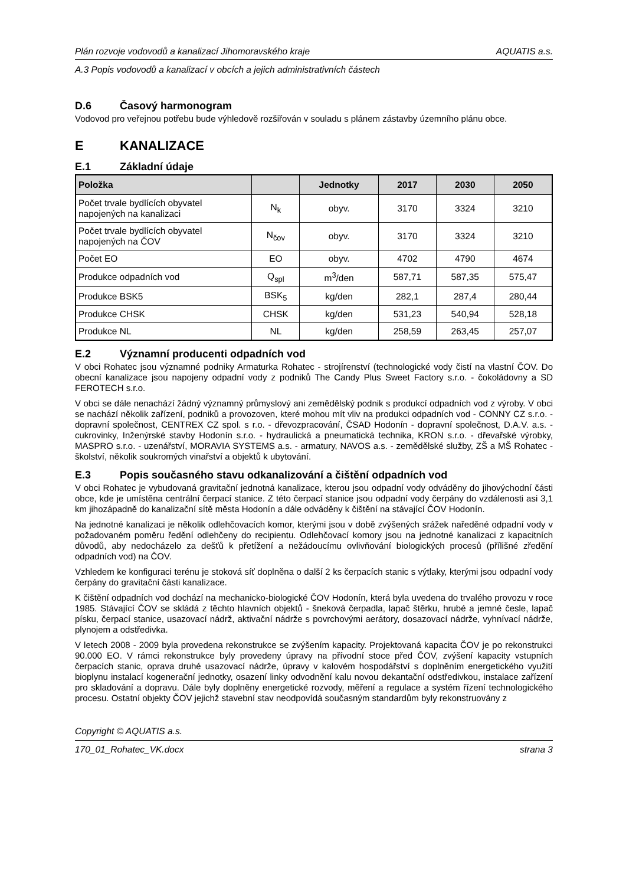Plán rozvoje vodovodů a kanalizací Jihomoravského kraje AQUATIS a.s.
A.3 Popis vodovodů a kanalizací v obcích a jejich administrativních částech
D.6 Časový harmonogram
Vodovod pro veřejnou potřebu bude výhledově rozšiřován v souladu s plánem zástavby územního plánu obce.
E KANALIZACE
E.1 Základní údaje
| Položka | | Jednotky | 2017 | 2030 | 2050 |
| --- | --- | --- | --- | --- | --- |
| Počet trvale bydlících obyvatel napojených na kanalizaci | N<sub>k</sub> | obyv. | 3170 | 3324 | 3210 |
| Počet trvale bydlících obyvatel napojených na ČOV | N<sub>čov</sub> | obyv. | 3170 | 3324 | 3210 |
| Počet EO | EO | obyv. | 4702 | 4790 | 4674 |
| Produkce odpadních vod | Q<sub>spl</sub> | m<sup>3</sup>/den | 587,71 | 587,35 | 575,47 |
| Produkce BSK5 | BSK<sub>5</sub> | kg/den | 282,1 | 287,4 | 280,44 |
| Produkce CHSK | CHSK | kg/den | 531,23 | 540,94 | 528,18 |
| Produkce NL | NL | kg/den | 258,59 | 263,45 | 257,07 |
E.2 Významní producenti odpadních vod
V obci Rohatec jsou významné podniky Armaturka Rohatec - strojírenství (technologické vody čistí na vlastní ČOV. Do obecní kanalizace jsou napojeny odpadní vody z podniků The Candy Plus Sweet Factory s.r.o. - čokoládovny a SD FEROTECH s.r.o.
V obci se dále nenachází žádný významný průmyslový ani zemědělský podnik s produkcí odpadních vod z výroby. V obci se nachází několik zařízení, podniků a provozoven, které mohou mít vliv na produkci odpadních vod - CONNY CZ s.r.o. - dopravní společnost, CENTREX CZ spol. s r.o. - dřevozpracování, ČSAD Hodonín - dopravní společnost, D.A.V. a.s. - cukrovinky, Inženýrské stavby Hodonín s.r.o. - hydraulická a pneumatická technika, KRON s.r.o. - dřevařské výrobky, MASPRO s.r.o. - uzenářství, MORAVIA SYSTEMS a.s. - armatury, NAVOS a.s. - zemědělské služby, ZŠ a MŠ Rohatec - školství, několik soukromých vinařství a objektů k ubytování.
E.3 Popis současného stavu odkanalizování a čištění odpadních vod
V obci Rohatec je vybudovaná gravitační jednotná kanalizace, kterou jsou odpadní vody odváděny do jihovýchodní části obce, kde je umístěna centrální čerpací stanice. Z této čerpací stanice jsou odpadní vody čerpány do vzdálenosti asi 3,1 km jihozápadně do kanalizační sítě města Hodonín a dále odváděny k čištění na stávající ČOV Hodonín.
Na jednotné kanalizaci je několik odlehčovacích komor, kterými jsou v době zvýšených srážek naředěné odpadní vody v požadovaném poměru ředění odlehčeny do recipientu. Odlehčovací komory jsou na jednotné kanalizaci z kapacitních důvodů, aby nedocházelo za dešťů k přetížení a nežádoucímu ovlivňování biologických procesů (přílišné zředění odpadních vod) na ČOV.
Vzhledem ke konfiguraci terénu je stoková síť doplněna o další 2 ks čerpacích stanic s výtlaky, kterými jsou odpadní vody čerpány do gravitační části kanalizace.
K čištění odpadních vod dochází na mechanicko-biologické ČOV Hodonín, která byla uvedena do trvalého provozu v roce 1985. Stávající ČOV se skládá z těchto hlavních objektů - šneková čerpadla, lapač štěrku, hrubé a jemné česle, lapač písku, čerpací stanice, usazovací nádrž, aktivační nádrže s povrchovými aerátory, dosazovací nádrže, vyhnívací nádrže, plynojem a odstředivka.
V letech 2008 - 2009 byla provedena rekonstrukce se zvýšením kapacity. Projektovaná kapacita ČOV je po rekonstrukci 90.000 EO. V rámci rekonstrukce byly provedeny úpravy na přívodní stoce před ČOV, zvýšení kapacity vstupních čerpacích stanic, oprava druhé usazovací nádrže, úpravy v kalovém hospodářství s doplněním energetického využití bioplynu instalací kogenerační jednotky, osazení linky odvodnění kalu novou dekantační odstředivkou, instalace zařízení pro skladování a dopravu. Dále byly doplněny energetické rozvody, měření a regulace a systém řízení technologického procesu. Ostatní objekty ČOV jejichž stavební stav neodpovídá současným standardům byly rekonstruovány z
Copyright © AQUATIS a.s.
170_01_Rohatec_VK.docx strana 3